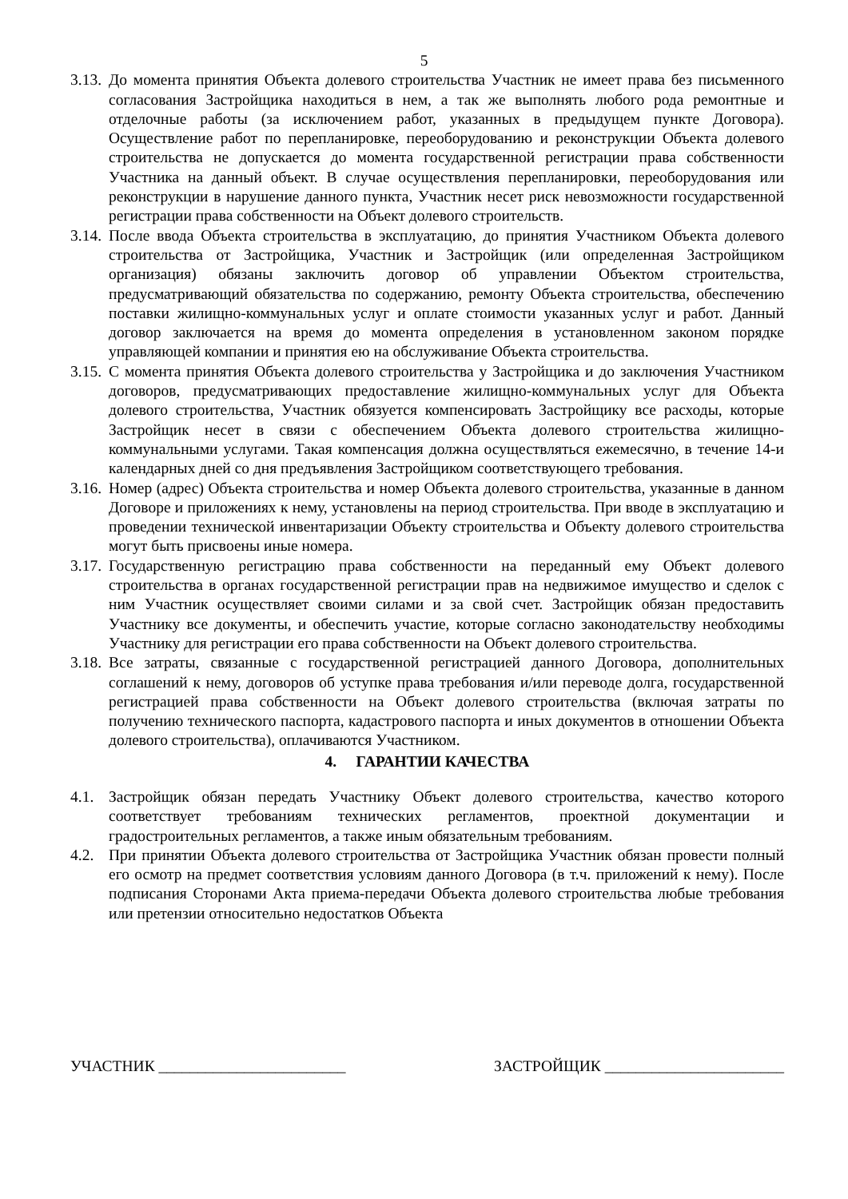5
3.13. До момента принятия Объекта долевого строительства Участник не имеет права без письменного согласования Застройщика находиться в нем, а так же выполнять любого рода ремонтные и отделочные работы (за исключением работ, указанных в предыдущем пункте Договора). Осуществление работ по перепланировке, переоборудованию и реконструкции Объекта долевого строительства не допускается до момента государственной регистрации права собственности Участника на данный объект. В случае осуществления перепланировки, переоборудования или реконструкции в нарушение данного пункта, Участник несет риск невозможности государственной регистрации права собственности на Объект долевого строительств.
3.14. После ввода Объекта строительства в эксплуатацию, до принятия Участником Объекта долевого строительства от Застройщика, Участник и Застройщик (или определенная Застройщиком организация) обязаны заключить договор об управлении Объектом строительства, предусматривающий обязательства по содержанию, ремонту Объекта строительства, обеспечению поставки жилищно-коммунальных услуг и оплате стоимости указанных услуг и работ. Данный договор заключается на время до момента определения в установленном законом порядке управляющей компании и принятия ею на обслуживание Объекта строительства.
3.15. С момента принятия Объекта долевого строительства у Застройщика и до заключения Участником договоров, предусматривающих предоставление жилищно-коммунальных услуг для Объекта долевого строительства, Участник обязуется компенсировать Застройщику все расходы, которые Застройщик несет в связи с обеспечением Объекта долевого строительства жилищно-коммунальными услугами. Такая компенсация должна осуществляться ежемесячно, в течение 14-и календарных дней со дня предъявления Застройщиком соответствующего требования.
3.16. Номер (адрес) Объекта строительства и номер Объекта долевого строительства, указанные в данном Договоре и приложениях к нему, установлены на период строительства. При вводе в эксплуатацию и проведении технической инвентаризации Объекту строительства и Объекту долевого строительства могут быть присвоены иные номера.
3.17. Государственную регистрацию права собственности на переданный ему Объект долевого строительства в органах государственной регистрации прав на недвижимое имущество и сделок с ним Участник осуществляет своими силами и за свой счет. Застройщик обязан предоставить Участнику все документы, и обеспечить участие, которые согласно законодательству необходимы Участнику для регистрации его права собственности на Объект долевого строительства.
3.18. Все затраты, связанные с государственной регистрацией данного Договора, дополнительных соглашений к нему, договоров об уступке права требования и/или переводе долга, государственной регистрацией права собственности на Объект долевого строительства (включая затраты по получению технического паспорта, кадастрового паспорта и иных документов в отношении Объекта долевого строительства), оплачиваются Участником.
4. ГАРАНТИИ КАЧЕСТВА
4.1. Застройщик обязан передать Участнику Объект долевого строительства, качество которого соответствует требованиям технических регламентов, проектной документации и градостроительных регламентов, а также иным обязательным требованиям.
4.2. При принятии Объекта долевого строительства от Застройщика Участник обязан провести полный его осмотр на предмет соответствия условиям данного Договора (в т.ч. приложений к нему). После подписания Сторонами Акта приема-передачи Объекта долевого строительства любые требования или претензии относительно недостатков Объекта
УЧАСТНИК ________________________ ЗАСТРОЙЩИК _______________________